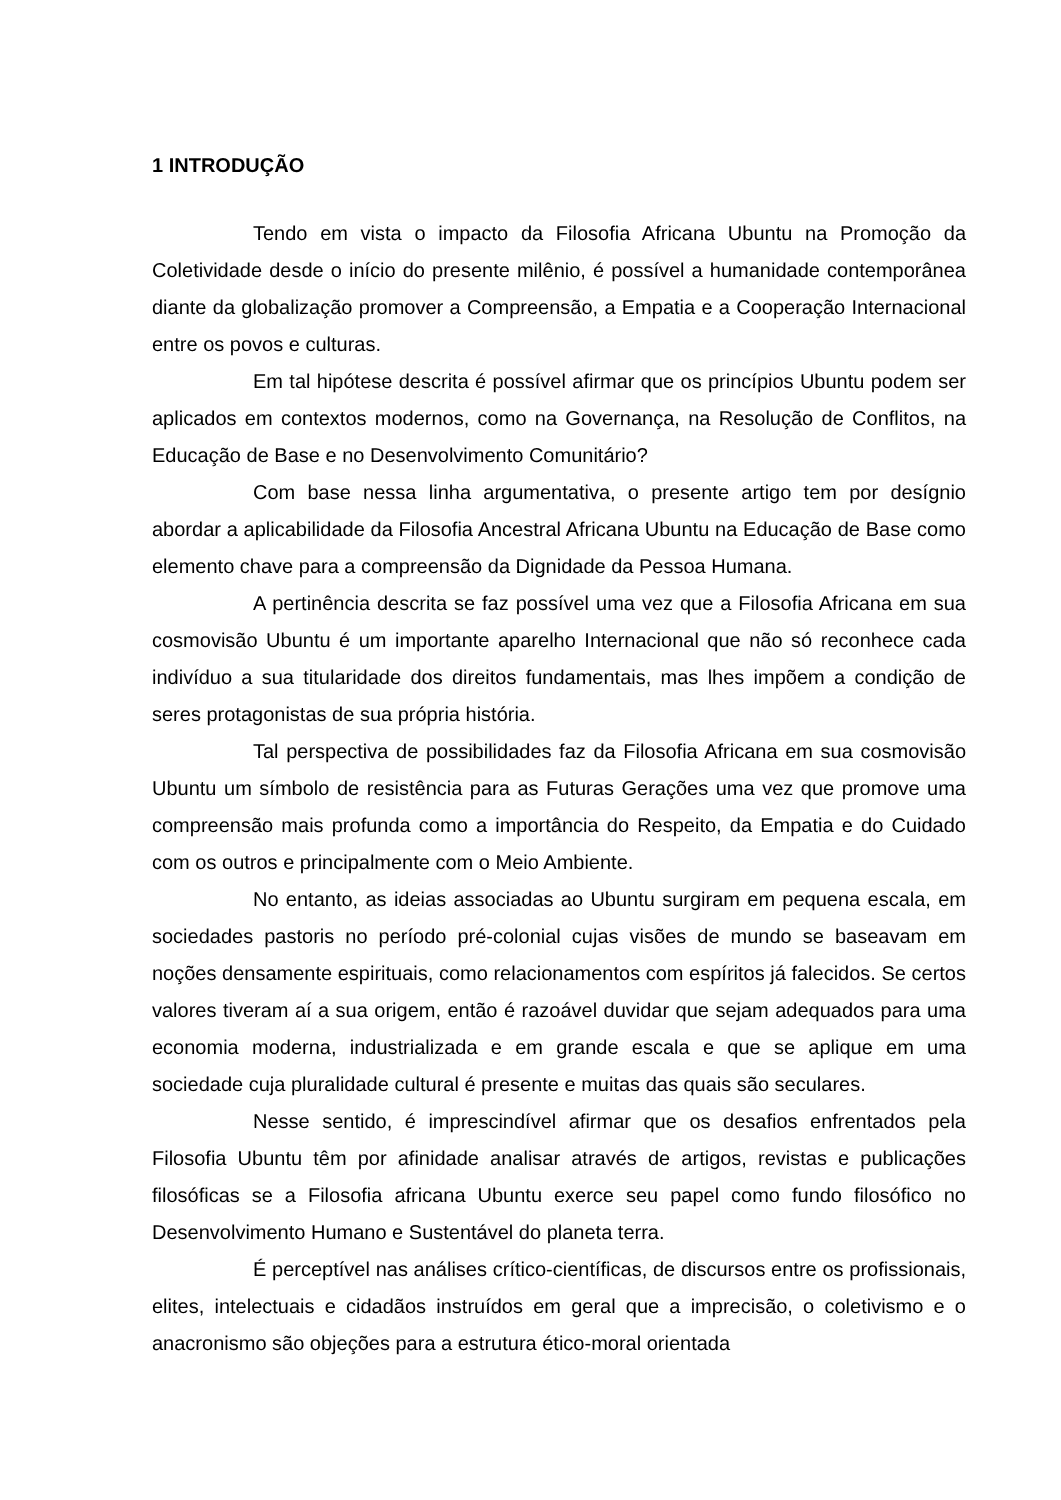1 INTRODUÇÃO
Tendo em vista o impacto da Filosofia Africana Ubuntu na Promoção da Coletividade desde o início do presente milênio, é possível a humanidade contemporânea diante da globalização promover a Compreensão, a Empatia e a Cooperação Internacional entre os povos e culturas.
Em tal hipótese descrita é possível afirmar que os princípios Ubuntu podem ser aplicados em contextos modernos, como na Governança, na Resolução de Conflitos, na Educação de Base e no Desenvolvimento Comunitário?
Com base nessa linha argumentativa, o presente artigo tem por desígnio abordar a aplicabilidade da Filosofia Ancestral Africana Ubuntu na Educação de Base como elemento chave para a compreensão da Dignidade da Pessoa Humana.
A pertinência descrita se faz possível uma vez que a Filosofia Africana em sua cosmovisão Ubuntu é um importante aparelho Internacional que não só reconhece cada indivíduo a sua titularidade dos direitos fundamentais, mas lhes impõem a condição de seres protagonistas de sua própria história.
Tal perspectiva de possibilidades faz da Filosofia Africana em sua cosmovisão Ubuntu um símbolo de resistência para as Futuras Gerações uma vez que promove uma compreensão mais profunda como a importância do Respeito, da Empatia e do Cuidado com os outros e principalmente com o Meio Ambiente.
No entanto, as ideias associadas ao Ubuntu surgiram em pequena escala, em sociedades pastoris no período pré-colonial cujas visões de mundo se baseavam em noções densamente espirituais, como relacionamentos com espíritos já falecidos. Se certos valores tiveram aí a sua origem, então é razoável duvidar que sejam adequados para uma economia moderna, industrializada e em grande escala e que se aplique em uma sociedade cuja pluralidade cultural é presente e muitas das quais são seculares.
Nesse sentido, é imprescindível afirmar que os desafios enfrentados pela Filosofia Ubuntu têm por afinidade analisar através de artigos, revistas e publicações filosóficas se a Filosofia africana Ubuntu exerce seu papel como fundo filosófico no Desenvolvimento Humano e Sustentável do planeta terra.
É perceptível nas análises crítico-científicas, de discursos entre os profissionais, elites, intelectuais e cidadãos instruídos em geral que a imprecisão, o coletivismo e o anacronismo são objeções para a estrutura ético-moral orientada